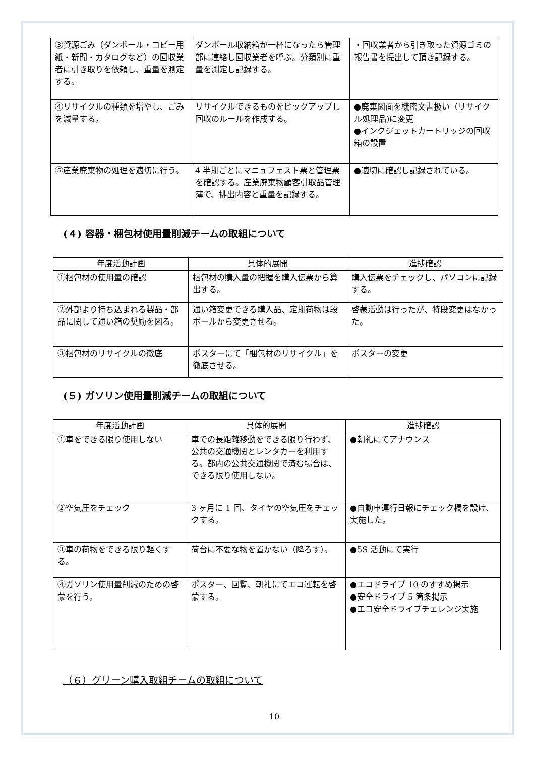| ③資源ごみ（ダンボール・コピー用紙・新聞・カタログなど）の回収業者に引き取りを依頼し、重量を測定する。 | ダンボール収納箱が一杯になったら管理部に連絡し回収業者を呼ぶ。分類別に重量を測定し記録する。 | ・回収業者から引き取った資源ゴミの報告書を提出して頂き記録する。 |
| ④リサイクルの種類を増やし、ごみを減量する。 | リサイクルできるものをピックアップし回収のルールを作成する。 | ●廃棄図面を機密文書扱い（リサイクル処理品)に変更 ●インクジェットカートリッジの回収箱の設置 |
| ⑤産業廃棄物の処理を適切に行う。 | 4 半期ごとにマニュフェスト票と管理票を確認する。産業廃棄物顧客引取品管理簿で、排出内容と重量を記録する。 | ●適切に確認し記録されている。 |
(４) 容器・梱包材使用量削減チームの取組について
| 年度活動計画 | 具体的展開 | 進捗確認 |
| --- | --- | --- |
| ①梱包材の使用量の確認 | 梱包材の購入量の把握を購入伝票から算出する。 | 購入伝票をチェックし、パソコンに記録する。 |
| ②外部より持ち込まれる製品・部品に関して通い箱の奨励を図る。 | 通い箱変更できる購入品、定期荷物は段ボールから変更させる。 | 啓蒙活動は行ったが、特段変更はなかった。 |
| ③梱包材のリサイクルの徹底 | ポスターにて「梱包材のリサイクル」を徹底させる。 | ポスターの変更 |
(５) ガソリン使用量削減チームの取組について
| 年度活動計画 | 具体的展開 | 進捗確認 |
| --- | --- | --- |
| ①車をできる限り使用しない | 車での長距離移動をできる限り行わず、公共の交通機関とレンタカーを利用する。都内の公共交通機関で済む場合は、できる限り使用しない。 | ●朝礼にてアナウンス |
| ②空気圧をチェック | 3 ヶ月に 1 回、タイヤの空気圧をチェックする。 | ●自動車運行日報にチェック欄を設け、実施した。 |
| ③車の荷物をできる限り軽くする。 | 荷台に不要な物を置かない（降ろす）。 | ●5S 活動にて実行 |
| ④ガソリン使用量削減のための啓蒙を行う。 | ポスター、回覧、朝礼にてエコ運転を啓蒙する。 | ●エコドライブ 10 のすすめ掲示 ●安全ドライブ 5 箇条掲示 ●エコ安全ドライブチェレンジ実施 |
（６）グリーン購入取組チームの取組について
10